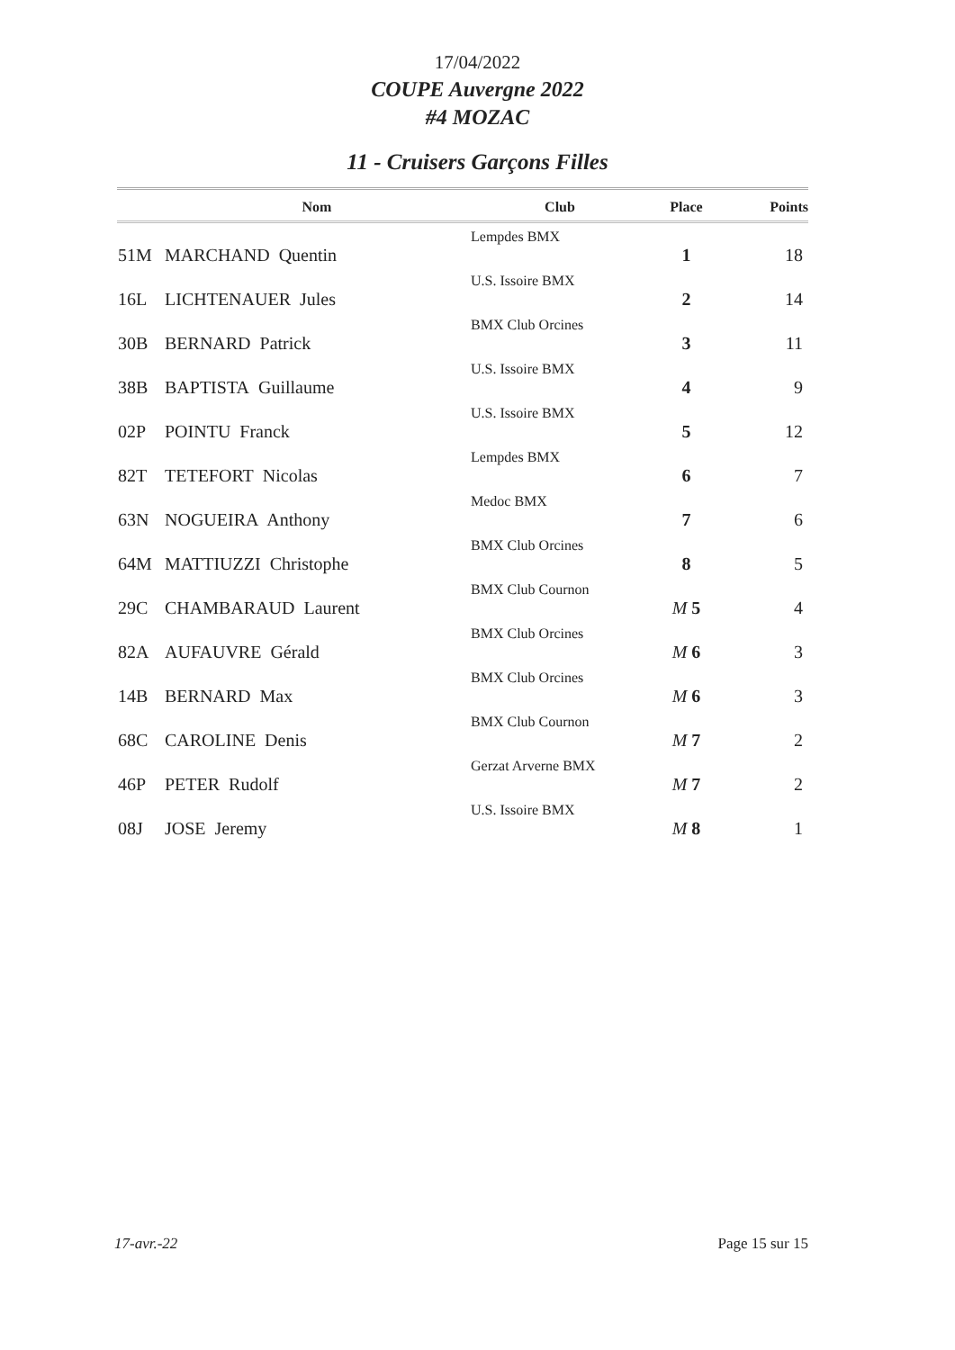17/04/2022
COUPE Auvergne 2022
#4 MOZAC
11 - Cruisers Garçons Filles
| | Nom | Club | Place | Points |
| --- | --- | --- | --- | --- |
| 51M | MARCHAND Quentin | Lempdes BMX | 1 | 18 |
| 16L | LICHTENAUER Jules | U.S. Issoire BMX | 2 | 14 |
| 30B | BERNARD Patrick | BMX Club Orcines | 3 | 11 |
| 38B | BAPTISTA Guillaume | U.S. Issoire BMX | 4 | 9 |
| 02P | POINTU Franck | U.S. Issoire BMX | 5 | 12 |
| 82T | TETEFORT Nicolas | Lempdes BMX | 6 | 7 |
| 63N | NOGUEIRA Anthony | Medoc BMX | 7 | 6 |
| 64M | MATTIUZZI Christophe | BMX Club Orcines | 8 | 5 |
| 29C | CHAMBARAUD Laurent | BMX Club Cournon | M 5 | 4 |
| 82A | AUFAUVRE Gérald | BMX Club Orcines | M 6 | 3 |
| 14B | BERNARD Max | BMX Club Orcines | M 6 | 3 |
| 68C | CAROLINE Denis | BMX Club Cournon | M 7 | 2 |
| 46P | PETER Rudolf | Gerzat Arverne BMX | M 7 | 2 |
| 08J | JOSE Jeremy | U.S. Issoire BMX | M 8 | 1 |
17-avr.-22 Page 15 sur 15